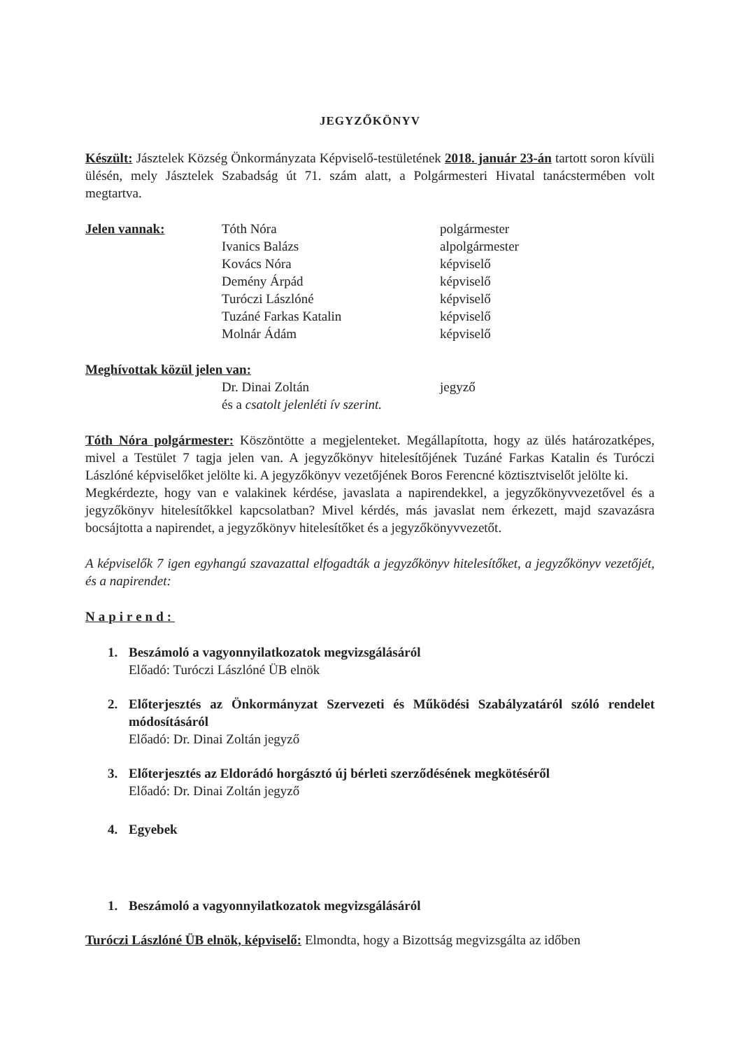JEGYZŐKÖNYV
Készült: Jásztelek Község Önkormányzata Képviselő-testületének 2018. január 23-án tartott soron kívüli ülésén, mely Jásztelek Szabadság út 71. szám alatt, a Polgármesteri Hivatal tanácstermében volt megtartva.
Jelen vannak: Tóth Nóra polgármester
Ivanics Balázs alpolgármester
Kovács Nóra képviselő
Demény Árpád képviselő
Turóczi Lászlóné képviselő
Tuzáné Farkas Katalin képviselő
Molnár Ádám képviselő
Meghívottak közül jelen van:
Dr. Dinai Zoltán jegyző
és a csatolt jelenléti ív szerint.
Tóth Nóra polgármester: Köszöntötte a megjelenteket. Megállapította, hogy az ülés határozatképes, mivel a Testület 7 tagja jelen van. A jegyzőkönyv hitelesítőjének Tuzáné Farkas Katalin és Turóczi Lászlóné képviselőket jelölte ki. A jegyzőkönyv vezetőjének Boros Ferencné köztisztviselőt jelölte ki.
Megkérdezte, hogy van e valakinek kérdése, javaslata a napirendekkel, a jegyzőkönyvvezetővel és a jegyzőkönyv hitelesítőkkel kapcsolatban? Mivel kérdés, más javaslat nem érkezett, majd szavazásra bocsájtotta a napirendet, a jegyzőkönyv hitelesítőket és a jegyzőkönyvvezetőt.
A képviselők 7 igen egyhangú szavazattal elfogadták a jegyzőkönyv hitelesítőket, a jegyzőkönyv vezetőjét, és a napirendet:
Napirend:
1. Beszámoló a vagyonnyilatkozatok megvizsgálásáról
Előadó: Turóczi Lászlóné ÜB elnök
2. Előterjesztés az Önkormányzat Szervezeti és Működési Szabályzatáról szóló rendelet módosításáról
Előadó: Dr. Dinai Zoltán jegyző
3. Előterjesztés az Eldorádó horgásztó új bérleti szerződésének megkötéséről
Előadó: Dr. Dinai Zoltán jegyző
4. Egyebek
1. Beszámoló a vagyonnyilatkozatok megvizsgálásáról
Turóczi Lászlóné ÜB elnök, képviselő: Elmondta, hogy a Bizottság megvizsgálta az időben